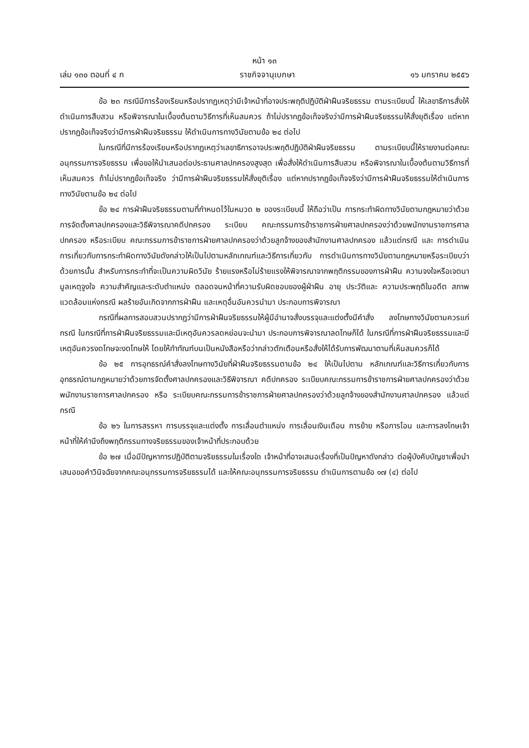หน้า ๑๓
เล่ม ๑๓๐ ตอนที่ ๔ ก ราชกิจจานุเบกษา ๑๖ มกราคม ๒๕๕๖
ข้อ ๒๓ กรณีมีการร้องเรียนหรือปรากฏเหตุว่ามีเจ้าหน้าที่อาจประพฤติปฏิบัติฝ่าฝืนจริยธรรม ตามระเบียบนี้ ให้เลขาธิการสั่งให้ดำเนินการสืบสวน หรือพิจารณาในเบื้องต้นตามวิธีการที่เห็นสมควร ถ้าไม่ปรากฏข้อเท็จจริงว่ามีการฝ่าฝืนจริยธรรมให้สั่งยุติเรื่อง แต่หากปรากฏข้อเท็จจริงว่ามีการฝ่าฝืนจริยธรรม ให้ดำเนินการทางวินัยตามข้อ ๒๔ ต่อไป
ในกรณีที่มีการร้องเรียนหรือปรากฏเหตุว่าเลขาธิการอาจประพฤติปฏิบัติฝ่าฝืนจริยธรรม ตามระเบียบนี้ให้รายงานต่อคณะอนุกรรมการจริยธรรม เพื่อขอให้นำเสนอต่อประธานศาลปกครองสูงสุด เพื่อสั่งให้ดำเนินการสืบสวน หรือพิจารณาในเบื้องต้นตามวิธีการที่เห็นสมควร ถ้าไม่ปรากฏข้อเท็จจริง ว่ามีการฝ่าฝืนจริยธรรมให้สั่งยุติเรื่อง แต่หากปรากฏข้อเท็จจริงว่ามีการฝ่าฝืนจริยธรรมให้ดำเนินการ ทางวินัยตามข้อ ๒๔ ต่อไป
ข้อ ๒๔ การฝ่าฝืนจริยธรรมตามที่กำหนดไว้ในหมวด ๒ ของระเบียบนี้ ให้ถือว่าเป็น การกระทำผิดทางวินัยตามกฎหมายว่าด้วยการจัดตั้งศาลปกครองและวิธีพิจารณาคดีปกครอง ระเบียบ คณะกรรมการข้าราชการฝ่ายศาลปกครองว่าด้วยพนักงานราชการศาลปกครอง หรือระเบียบ คณะกรรมการข้าราชการฝ่ายศาลปกครองว่าด้วยลูกจ้างของสำนักงานศาลปกครอง แล้วแต่กรณี และ การดำเนินการเกี่ยวกับการกระทำผิดทางวินัยดังกล่าวให้เป็นไปตามหลักเกณฑ์และวิธีการเกี่ยวกับ การดำเนินการทางวินัยตามกฎหมายหรือระเบียบว่าด้วยการนั้น สำหรับการกระทำที่จะเป็นความผิดวินัย ร้ายแรงหรือไม่ร้ายแรงให้พิจารณาจากพฤติกรรมของการฝ่าฝืน ความจงใจหรือเจตนา มูลเหตุจูงใจ ความสำคัญและระดับตำแหน่ง ตลอดจนหน้าที่ความรับผิดชอบของผู้ฝ่าฝืน อายุ ประวัติและ ความประพฤติในอดีต สภาพแวดล้อมแห่งกรณี ผลร้ายอันเกิดจากการฝ่าฝืน และเหตุอื่นอันควรนำมา ประกอบการพิจารณา
กรณีที่ผลการสอบสวนปรากฏว่ามีการฝ่าฝืนจริยธรรมให้ผู้มีอำนาจสั่งบรรจุและแต่งตั้งมีคำสั่ง ลงโทษทางวินัยตามควรแก่กรณี ในกรณีที่การฝ่าฝืนจริยธรรมและมีเหตุอันควรลดหย่อนจะนำมา ประกอบการพิจารณาลดโทษก็ได้ ในกรณีที่การฝ่าฝืนจริยธรรมและมีเหตุอันควรงดโทษจะงดโทษให้ โดยให้ทำทัณฑ์บนเป็นหนังสือหรือว่ากล่าวตักเตือนหรือสั่งให้ได้รับการพัฒนาตามที่เห็นสมควรก็ได้
ข้อ ๒๕ การอุทธรณ์คำสั่งลงโทษทางวินัยที่ฝ่าฝืนจริยธรรมตามข้อ ๒๔ ให้เป็นไปตาม หลักเกณฑ์และวิธีการเกี่ยวกับการอุทธรณ์ตามกฎหมายว่าด้วยการจัดตั้งศาลปกครองและวิธีพิจารณา คดีปกครอง ระเบียบคณะกรรมการข้าราชการฝ่ายศาลปกครองว่าด้วยพนักงานราชการศาลปกครอง หรือ ระเบียบคณะกรรมการข้าราชการฝ่ายศาลปกครองว่าด้วยลูกจ้างของสำนักงานศาลปกครอง แล้วแต่กรณี
ข้อ ๒๖ ในการสรรหา การบรรจุและแต่งตั้ง การเลื่อนตำแหน่ง การเลื่อนเงินเดือน การย้าย หรือการโอน และการลงโทษเจ้าหน้าที่ให้คำนึงถึงพฤติกรรมทางจริยธรรมของเจ้าหน้าที่ประกอบด้วย
ข้อ ๒๗ เมื่อมีปัญหาการปฏิบัติตามจริยธรรมในเรื่องใด เจ้าหน้าที่อาจเสนอเรื่องที่เป็นปัญหาดังกล่าว ต่อผู้บังคับบัญชาเพื่อนำเสนอขอคำวินิจฉัยจากคณะอนุกรรมการจริยธรรมได้ และให้คณะอนุกรรมการจริยธรรม ดำเนินการตามข้อ ๑๗ (๔) ต่อไป